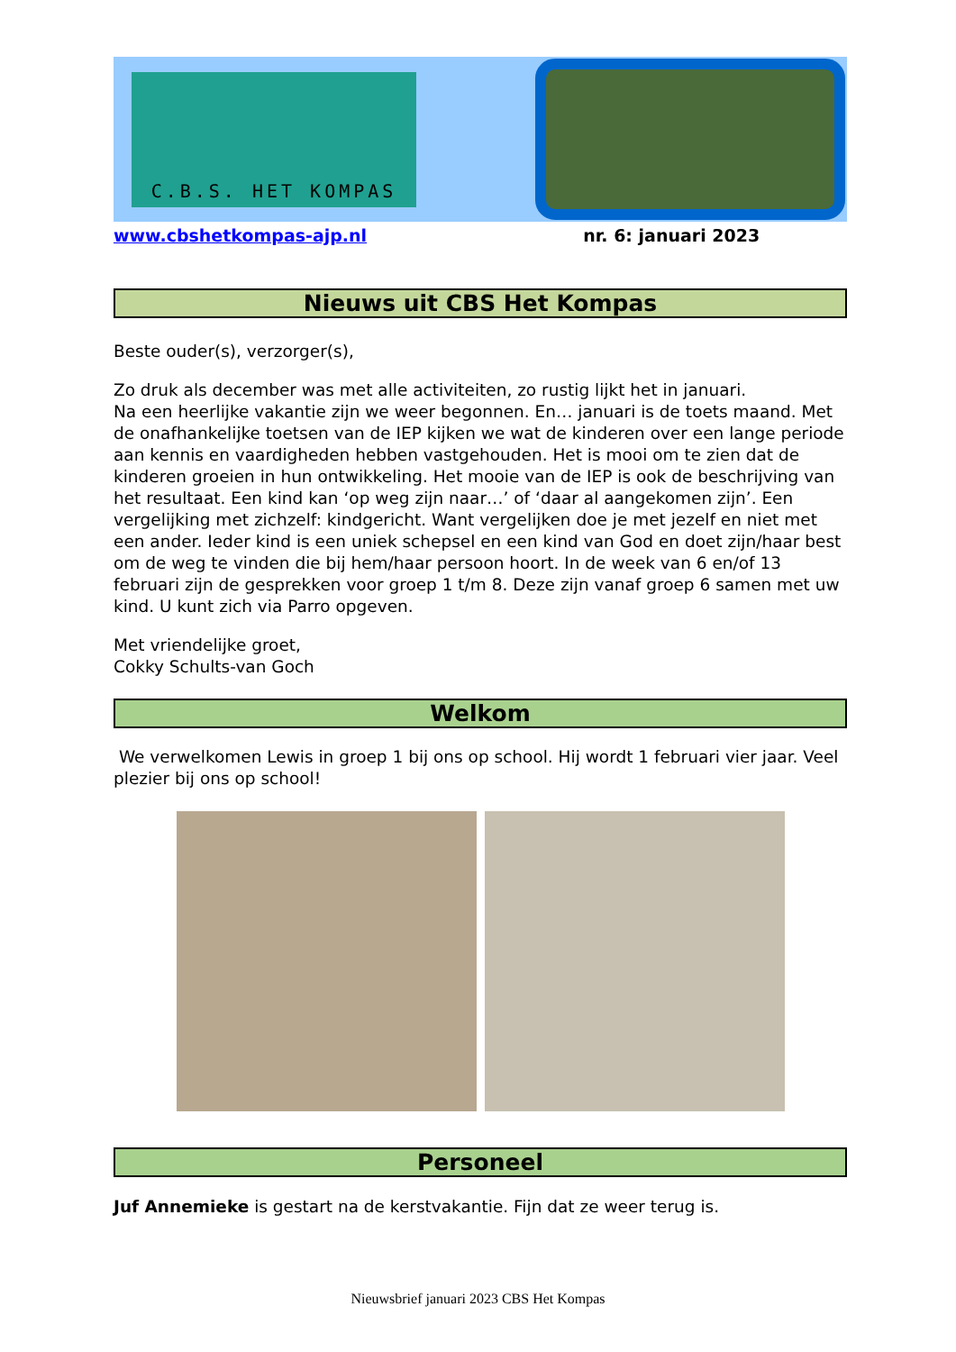C.B.S. HET KOMPAS
www.cbshetkompas-ajp.nl nr. 6: januari 2023
Nieuws uit CBS Het Kompas
Beste ouder(s), verzorger(s),
Zo druk als december was met alle activiteiten, zo rustig lijkt het in januari.
Na een heerlijke vakantie zijn we weer begonnen. En… januari is de toets maand. Met de onafhankelijke toetsen van de IEP kijken we wat de kinderen over een lange periode aan kennis en vaardigheden hebben vastgehouden. Het is mooi om te zien dat de kinderen groeien in hun ontwikkeling. Het mooie van de IEP is ook de beschrijving van het resultaat. Een kind kan ‘op weg zijn naar…’ of ‘daar al aangekomen zijn’. Een vergelijking met zichzelf: kindgericht. Want vergelijken doe je met jezelf en niet met een ander. Ieder kind is een uniek schepsel en een kind van God en doet zijn/haar best om de weg te vinden die bij hem/haar persoon hoort. In de week van 6 en/of 13 februari zijn de gesprekken voor groep 1 t/m 8. Deze zijn vanaf groep 6 samen met uw kind. U kunt zich via Parro opgeven.
Met vriendelijke groet,
Cokky Schults-van Goch
Welkom
We verwelkomen Lewis in groep 1 bij ons op school. Hij wordt 1 februari vier jaar. Veel plezier bij ons op school!
Personeel
Juf Annemieke is gestart na de kerstvakantie. Fijn dat ze weer terug is.
Nieuwsbrief januari 2023 CBS Het Kompas